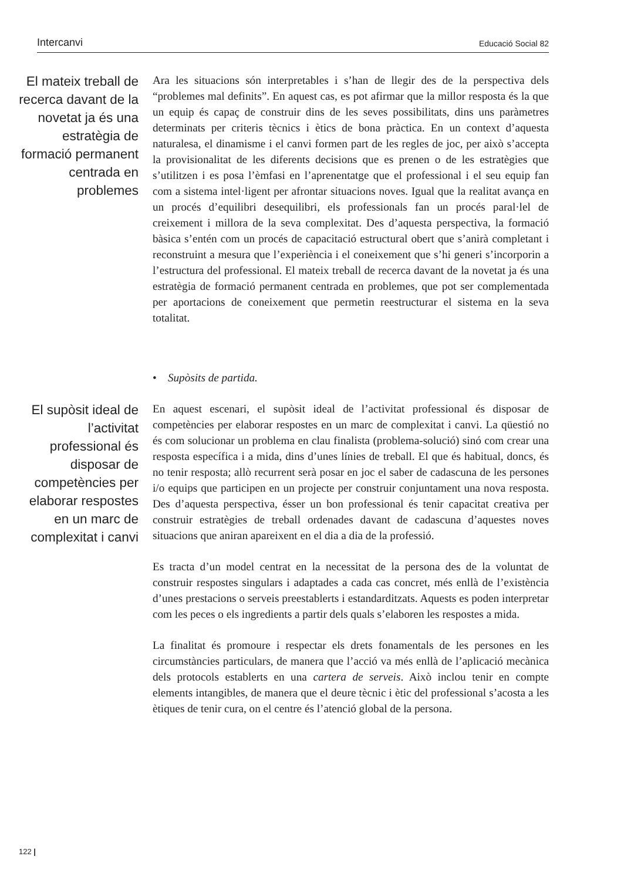Intercanvi Educació Social 82
El mateix treball de recerca davant de la novetat ja és una estratègia de formació permanent centrada en problemes
Ara les situacions són interpretables i s’han de llegir des de la perspectiva dels “problemes mal definits”. En aquest cas, es pot afirmar que la millor resposta és la que un equip és capaç de construir dins de les seves possibilitats, dins uns paràmetres determinats per criteris tècnics i ètics de bona pràctica. En un context d’aquesta naturalesa, el dinamisme i el canvi formen part de les regles de joc, per això s’accepta la provisionalitat de les diferents decisions que es prenen o de les estratègies que s’utilitzen i es posa l’èmfasi en l’aprenentatge que el professional i el seu equip fan com a sistema intel·ligent per afrontar situacions noves. Igual que la realitat avança en un procés d’equilibri desequilibri, els professionals fan un procés paral·lel de creixement i millora de la seva complexitat. Des d’aquesta perspectiva, la formació bàsica s’entén com un procés de capacitació estructural obert que s’anirà completant i reconstruint a mesura que l’experiència i el coneixement que s’hi generi s’incorporin a l’estructura del professional. El mateix treball de recerca davant de la novetat ja és una estratègia de formació permanent centrada en problemes, que pot ser complementada per aportacions de coneixement que permetin reestructurar el sistema en la seva totalitat.
• Supòsits de partida.
El supòsit ideal de l’activitat professional és disposar de competències per elaborar respostes en un marc de complexitat i canvi
En aquest escenari, el supòsit ideal de l’activitat professional és disposar de competències per elaborar respostes en un marc de complexitat i canvi. La qüestió no és com solucionar un problema en clau finalista (problema-solució) sinó com crear una resposta específica i a mida, dins d’unes línies de treball. El que és habitual, doncs, és no tenir resposta; allò recurrent serà posar en joc el saber de cadascuna de les persones i/o equips que participen en un projecte per construir conjuntament una nova resposta. Des d’aquesta perspectiva, ésser un bon professional és tenir capacitat creativa per construir estratègies de treball ordenades davant de cadascuna d’aquestes noves situacions que aniran apareixent en el dia a dia de la professió.
Es tracta d’un model centrat en la necessitat de la persona des de la voluntat de construir respostes singulars i adaptades a cada cas concret, més enllà de l’existència d’unes prestacions o serveis preestablerts i estandarditzats. Aquests es poden interpretar com les peces o els ingredients a partir dels quals s’elaboren les respostes a mida.
La finalitat és promoure i respectar els drets fonamentals de les persones en les circumstàncies particulars, de manera que l’acció va més enllà de l’aplicació mecànica dels protocols establerts en una cartera de serveis. Això inclou tenir en compte elements intangibles, de manera que el deure tècnic i ètic del professional s’acosta a les ètiques de tenir cura, on el centre és l’atenció global de la persona.
122 |